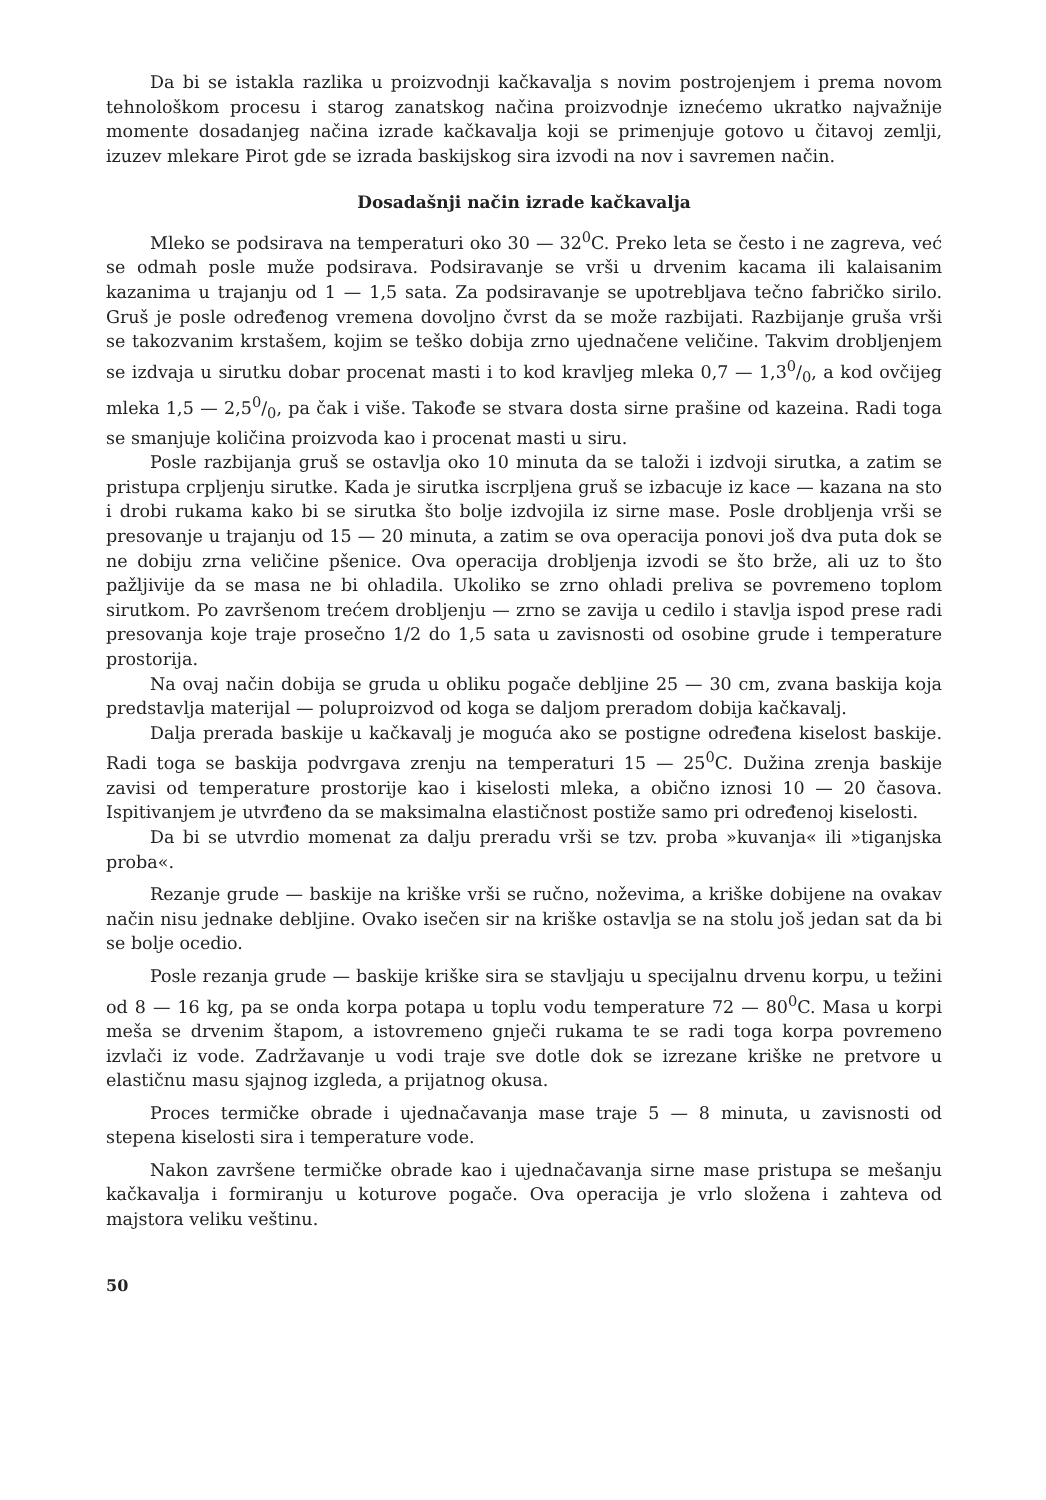Da bi se istakla razlika u proizvodnji kačkavalja s novim postrojenjem i prema novom tehnološkom procesu i starog zanatskog načina proizvodnje iznećemo ukratko najvažnije momente dosadanjeg načina izrade kačkavalja koji se primenjuje gotovo u čitavoj zemlji, izuzev mlekare Pirot gde se izrada baskijskog sira izvodi na nov i savremen način.
Dosadašnji način izrade kačkavalja
Mleko se podsirava na temperaturi oko 30 — 32<sup>0</sup>C. Preko leta se često i ne zagreva, već se odmah posle muže podsirava. Podsiravanje se vrši u drvenim kacama ili kalaisanim kazanima u trajanju od 1 — 1,5 sata. Za podsiravanje se upotrebljava tečno fabričko sirilo. Gruš je posle određenog vremena dovoljno čvrst da se može razbijati. Razbijanje gruša vrši se takozvanim krstašem, kojim se teško dobija zrno ujednačene veličine. Takvim drobljenjem se izdvaja u sirutku dobar procenat masti i to kod kravljeg mleka 0,7 — 1,30/0, a kod ovčijeg mleka 1,5 — 2,50/0, pa čak i više. Takođe se stvara dosta sirne prašine od kazeina. Radi toga se smanjuje količina proizvoda kao i procenat masti u siru.
Posle razbijanja gruš se ostavlja oko 10 minuta da se taloži i izdvoji sirutka, a zatim se pristupa crpljenju sirutke. Kada je sirutka iscrpljena gruš se izbacuje iz kace — kazana na sto i drobi rukama kako bi se sirutka što bolje izdvojila iz sirne mase. Posle drobljenja vrši se presovanje u trajanju od 15 — 20 minuta, a zatim se ova operacija ponovi još dva puta dok se ne dobiju zrna veličine pšenice. Ova operacija drobljenja izvodi se što brže, ali uz to što pažljivije da se masa ne bi ohladila. Ukoliko se zrno ohladi preliva se povremeno toplom sirutkom. Po završenom trećem drobljenju — zrno se zavija u cedilo i stavlja ispod prese radi presovanja koje traje prosečno 1/2 do 1,5 sata u zavisnosti od osobine grude i temperature prostorija.
Na ovaj način dobija se gruda u obliku pogače debljine 25 — 30 cm, zvana baskija koja predstavlja materijal — poluproizvod od koga se daljom preradom dobija kačkavalj.
Dalja prerada baskije u kačkavalj je moguća ako se postigne određena kiselost baskije. Radi toga se baskija podvrgava zrenju na temperaturi 15 — 25<sup>0</sup>C. Dužina zrenja baskije zavisi od temperature prostorije kao i kiselosti mleka, a obično iznosi 10 — 20 časova. Ispitivanjem je utvrđeno da se maksimalna elastičnost postiže samo pri određenoj kiselosti.
Da bi se utvrdio momenat za dalju preradu vrši se tzv. proba »kuvanja« ili »tiganjska proba«.
Rezanje grude — baskije na kriške vrši se ručno, noževima, a kriške dobijene na ovakav način nisu jednake debljine. Ovako isečen sir na kriške ostavlja se na stolu još jedan sat da bi se bolje ocedio.
Posle rezanja grude — baskije kriške sira se stavljaju u specijalnu drvenu korpu, u težini od 8 — 16 kg, pa se onda korpa potapa u toplu vodu temperature 72 — 80<sup>0</sup>C. Masa u korpi meša se drvenim štapom, a istovremeno gnječi rukama te se radi toga korpa povremeno izvlači iz vode. Zadržavanje u vodi traje sve dotle dok se izrezane kriške ne pretvore u elastičnu masu sjajnog izgleda, a prijatnog okusa.
Proces termičke obrade i ujednačavanja mase traje 5 — 8 minuta, u zavisnosti od stepena kiselosti sira i temperature vode.
Nakon završene termičke obrade kao i ujednačavanja sirne mase pristupa se mešanju kačkavalja i formiranju u koturove pogače. Ova operacija je vrlo složena i zahteva od majstora veliku veštinu.
50